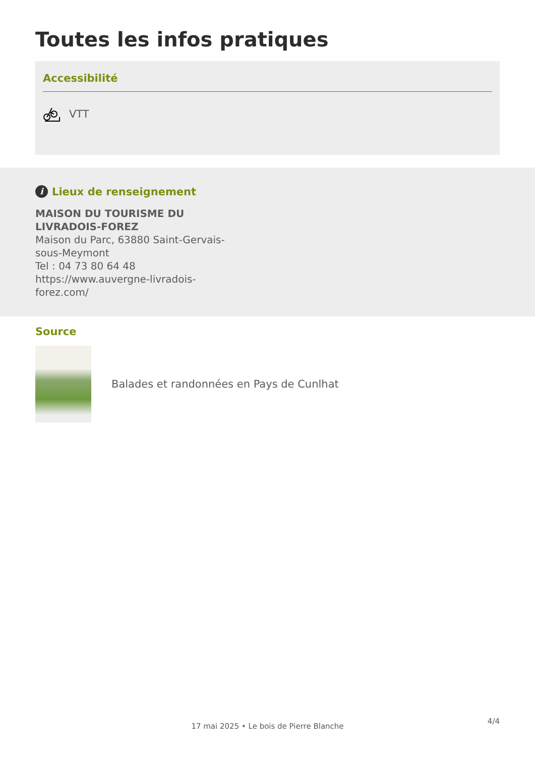Toutes les infos pratiques
Accessibilité
VTT
i Lieux de renseignement
MAISON DU TOURISME DU LIVRADOIS-FOREZ
Maison du Parc, 63880 Saint-Gervais-sous-Meymont
Tel : 04 73 80 64 48
https://www.auvergne-livradois-forez.com/
Source
Balades et randonnées en Pays de Cunlhat
4/4
17 mai 2025 • Le bois de Pierre Blanche